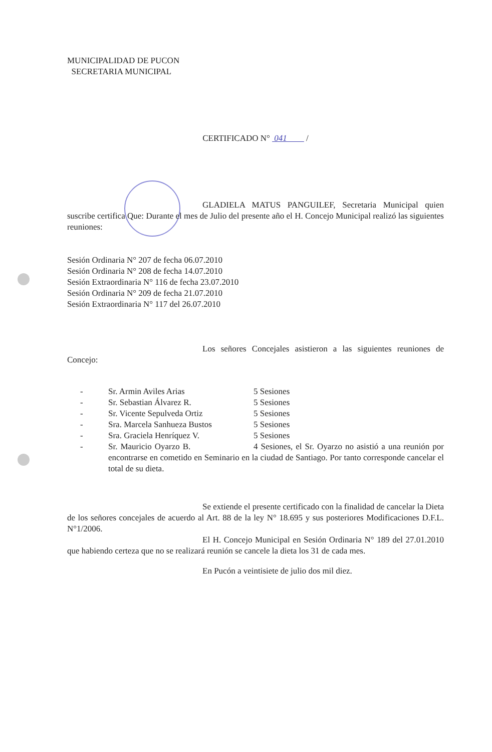MUNICIPALIDAD DE PUCON
SECRETARIA MUNICIPAL
CERTIFICADO N° 041 /
GLADIELA MATUS PANGUILEF, Secretaria Municipal quien suscribe certifica Que: Durante el mes de Julio del presente año el H. Concejo Municipal realizó las siguientes reuniones:
Sesión Ordinaria N° 207 de fecha 06.07.2010
Sesión Ordinaria N° 208 de fecha 14.07.2010
Sesión Extraordinaria N° 116 de fecha 23.07.2010
Sesión Ordinaria N° 209 de fecha 21.07.2010
Sesión Extraordinaria N° 117 del 26.07.2010
Los señores Concejales asistieron a las siguientes reuniones de Concejo:
| - | Sr. Armin Aviles Arias | 5 Sesiones |
| - | Sr. Sebastian Álvarez R. | 5 Sesiones |
| - | Sr. Vicente Sepulveda Ortiz | 5 Sesiones |
| - | Sra. Marcela Sanhueza Bustos | 5 Sesiones |
| - | Sra. Graciela Henríquez V. | 5 Sesiones |
| - | Sr. Mauricio Oyarzo B. 4 Sesiones, el Sr. Oyarzo no asistió a una reunión por encontrarse en cometido en Seminario en la ciudad de Santiago. Por tanto corresponde cancelar el total de su dieta. | |
Se extiende el presente certificado con la finalidad de cancelar la Dieta de los señores concejales de acuerdo al Art. 88 de la ley N° 18.695 y sus posteriores Modificaciones D.F.L. N°1/2006.
El H. Concejo Municipal en Sesión Ordinaria N° 189 del 27.01.2010 que habiendo certeza que no se realizará reunión se cancele la dieta los 31 de cada mes.
En Pucón a veintisiete de julio dos mil diez.